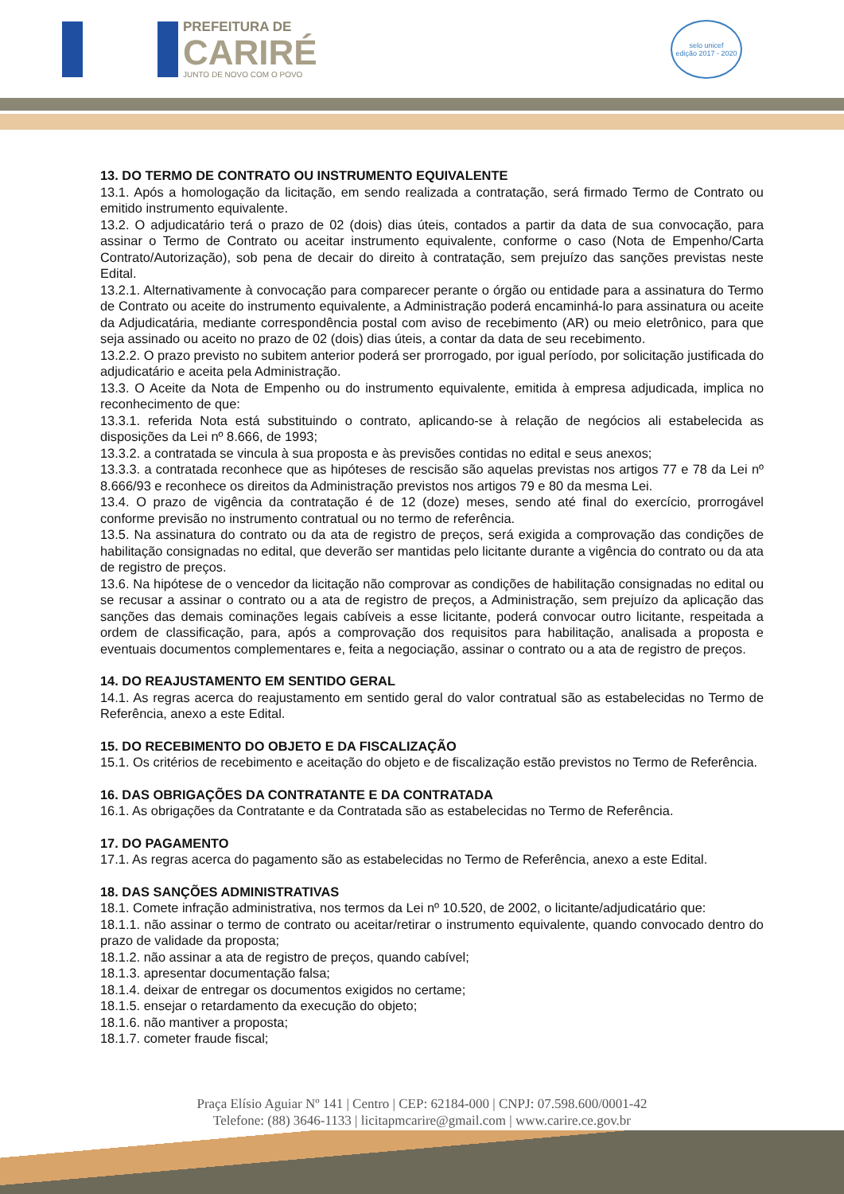PREFEITURA DE
CARIRÉ
JUNTO DE NOVO COM O POVO
selo unicef
edição 2017 - 2020
13. DO TERMO DE CONTRATO OU INSTRUMENTO EQUIVALENTE
13.1. Após a homologação da licitação, em sendo realizada a contratação, será firmado Termo de Contrato ou emitido instrumento equivalente.
13.2. O adjudicatário terá o prazo de 02 (dois) dias úteis, contados a partir da data de sua convocação, para assinar o Termo de Contrato ou aceitar instrumento equivalente, conforme o caso (Nota de Empenho/Carta Contrato/Autorização), sob pena de decair do direito à contratação, sem prejuízo das sanções previstas neste Edital.
13.2.1. Alternativamente à convocação para comparecer perante o órgão ou entidade para a assinatura do Termo de Contrato ou aceite do instrumento equivalente, a Administração poderá encaminhá-lo para assinatura ou aceite da Adjudicatária, mediante correspondência postal com aviso de recebimento (AR) ou meio eletrônico, para que seja assinado ou aceito no prazo de 02 (dois) dias úteis, a contar da data de seu recebimento.
13.2.2. O prazo previsto no subitem anterior poderá ser prorrogado, por igual período, por solicitação justificada do adjudicatário e aceita pela Administração.
13.3. O Aceite da Nota de Empenho ou do instrumento equivalente, emitida à empresa adjudicada, implica no reconhecimento de que:
13.3.1. referida Nota está substituindo o contrato, aplicando-se à relação de negócios ali estabelecida as disposições da Lei nº 8.666, de 1993;
13.3.2. a contratada se vincula à sua proposta e às previsões contidas no edital e seus anexos;
13.3.3. a contratada reconhece que as hipóteses de rescisão são aquelas previstas nos artigos 77 e 78 da Lei nº 8.666/93 e reconhece os direitos da Administração previstos nos artigos 79 e 80 da mesma Lei.
13.4. O prazo de vigência da contratação é de 12 (doze) meses, sendo até final do exercício, prorrogável conforme previsão no instrumento contratual ou no termo de referência.
13.5. Na assinatura do contrato ou da ata de registro de preços, será exigida a comprovação das condições de habilitação consignadas no edital, que deverão ser mantidas pelo licitante durante a vigência do contrato ou da ata de registro de preços.
13.6. Na hipótese de o vencedor da licitação não comprovar as condições de habilitação consignadas no edital ou se recusar a assinar o contrato ou a ata de registro de preços, a Administração, sem prejuízo da aplicação das sanções das demais cominações legais cabíveis a esse licitante, poderá convocar outro licitante, respeitada a ordem de classificação, para, após a comprovação dos requisitos para habilitação, analisada a proposta e eventuais documentos complementares e, feita a negociação, assinar o contrato ou a ata de registro de preços.
14. DO REAJUSTAMENTO EM SENTIDO GERAL
14.1. As regras acerca do reajustamento em sentido geral do valor contratual são as estabelecidas no Termo de Referência, anexo a este Edital.
15. DO RECEBIMENTO DO OBJETO E DA FISCALIZAÇÃO
15.1. Os critérios de recebimento e aceitação do objeto e de fiscalização estão previstos no Termo de Referência.
16. DAS OBRIGAÇÕES DA CONTRATANTE E DA CONTRATADA
16.1. As obrigações da Contratante e da Contratada são as estabelecidas no Termo de Referência.
17. DO PAGAMENTO
17.1. As regras acerca do pagamento são as estabelecidas no Termo de Referência, anexo a este Edital.
18. DAS SANÇÕES ADMINISTRATIVAS
18.1. Comete infração administrativa, nos termos da Lei nº 10.520, de 2002, o licitante/adjudicatário que:
18.1.1. não assinar o termo de contrato ou aceitar/retirar o instrumento equivalente, quando convocado dentro do prazo de validade da proposta;
18.1.2. não assinar a ata de registro de preços, quando cabível;
18.1.3. apresentar documentação falsa;
18.1.4. deixar de entregar os documentos exigidos no certame;
18.1.5. ensejar o retardamento da execução do objeto;
18.1.6. não mantiver a proposta;
18.1.7. cometer fraude fiscal;
Praça Elísio Aguiar Nº 141 | Centro | CEP: 62184-000 | CNPJ: 07.598.600/0001-42
Telefone: (88) 3646-1133 | licitapmcarire@gmail.com | www.carire.ce.gov.br